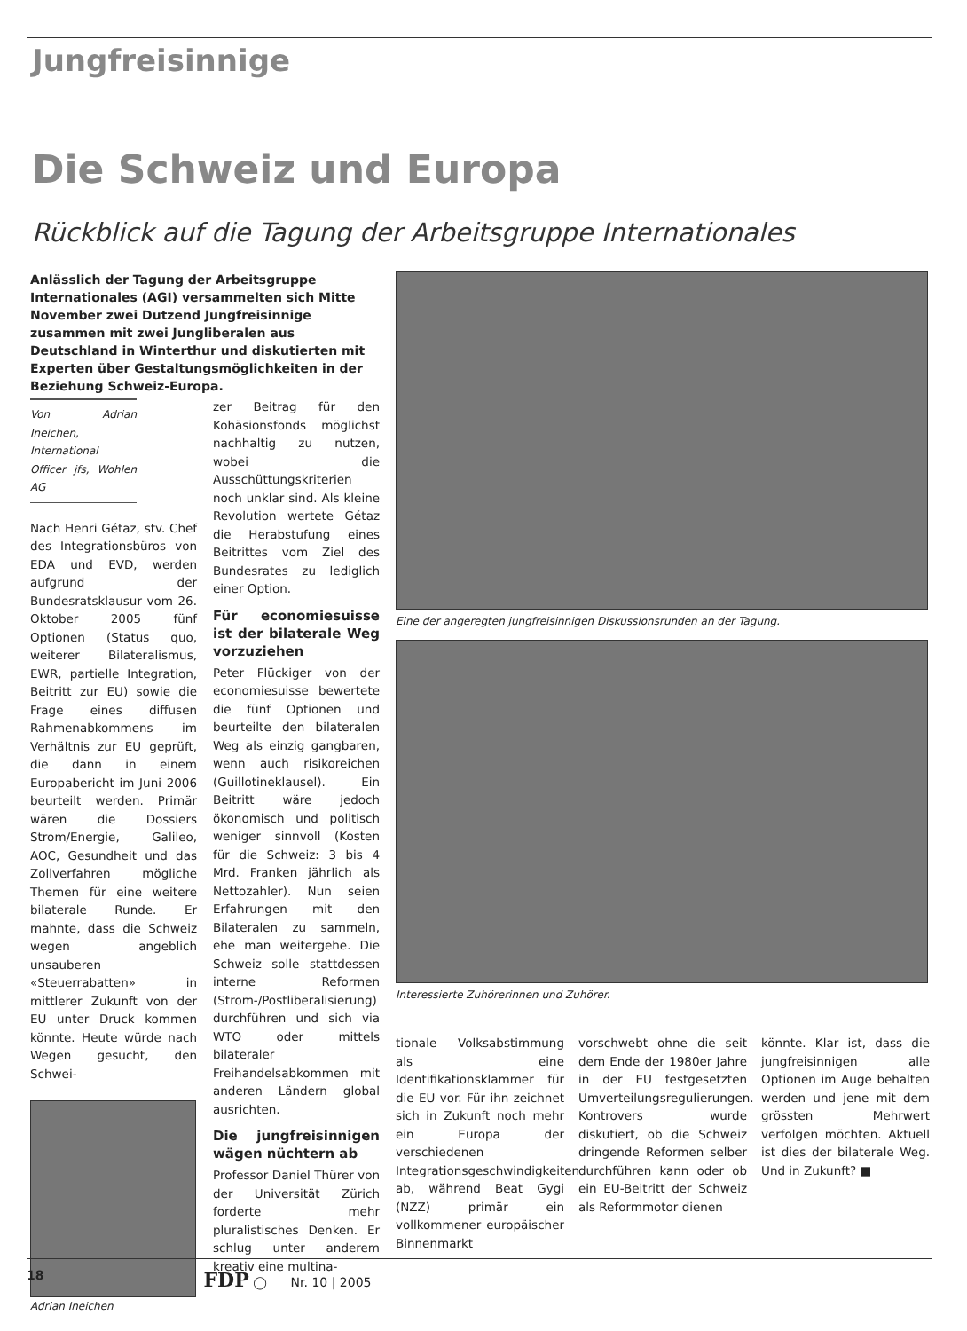Jungfreisinnige
Die Schweiz und Europa
Rückblick auf die Tagung der Arbeitsgruppe Internationales
Anlässlich der Tagung der Arbeitsgruppe Internationales (AGI) versammelten sich Mitte November zwei Dutzend Jungfreisinnige zusammen mit zwei Jungliberalen aus Deutschland in Winterthur und diskutierten mit Experten über Gestaltungsmöglichkeiten in der Beziehung Schweiz-Europa.
Von Adrian Ineichen, International Officer jfs, Wohlen AG
Nach Henri Gétaz, stv. Chef des Integrationsbüros von EDA und EVD, werden aufgrund der Bundesratsklausur vom 26. Oktober 2005 fünf Optionen (Status quo, weiterer Bilateralismus, EWR, partielle Integration, Beitritt zur EU) sowie die Frage eines diffusen Rahmenabkommens im Verhältnis zur EU geprüft, die dann in einem Europabericht im Juni 2006 beurteilt werden. Primär wären die Dossiers Strom/Energie, Galileo, AOC, Gesundheit und das Zollverfahren mögliche Themen für eine weitere bilaterale Runde. Er mahnte, dass die Schweiz wegen angeblich unsauberen «Steuerrabatten» in mittlerer Zukunft von der EU unter Druck kommen könnte. Heute würde nach Wegen gesucht, den Schwei-
Adrian Ineichen
zer Beitrag für den Kohäsionsfonds möglichst nachhaltig zu nutzen, wobei die Ausschüttungskriterien noch unklar sind. Als kleine Revolution wertete Gétaz die Herabstufung eines Beitrittes vom Ziel des Bundesrates zu lediglich einer Option.
Für economiesuisse ist der bilaterale Weg vorzuziehen
Peter Flückiger von der economiesuisse bewertete die fünf Optionen und beurteilte den bilateralen Weg als einzig gangbaren, wenn auch risikoreichen (Guillotineklausel). Ein Beitritt wäre jedoch ökonomisch und politisch weniger sinnvoll (Kosten für die Schweiz: 3 bis 4 Mrd. Franken jährlich als Nettozahler). Nun seien Erfahrungen mit den Bilateralen zu sammeln, ehe man weitergehe. Die Schweiz solle stattdessen interne Reformen (Strom-/Postliberalisierung) durchführen und sich via WTO oder mittels bilateraler Freihandelsabkommen mit anderen Ländern global ausrichten.
Die jungfreisinnigen wägen nüchtern ab
Professor Daniel Thürer von der Universität Zürich forderte mehr pluralistisches Denken. Er schlug unter anderem kreativ eine multina-
Eine der angeregten jungfreisinnigen Diskussionsrunden an der Tagung.
Interessierte Zuhörerinnen und Zuhörer.
tionale Volksabstimmung als eine Identifikationsklammer für die EU vor. Für ihn zeichnet sich in Zukunft noch mehr ein Europa der verschiedenen Integrationsgeschwindigkeiten ab, während Beat Gygi (NZZ) primär ein vollkommener europäischer Binnenmarkt
vorschwebt ohne die seit dem Ende der 1980er Jahre in der EU festgesetzten Umverteilungsregulierungen. Kontrovers wurde diskutiert, ob die Schweiz dringende Reformen selber durchführen kann oder ob ein EU-Beitritt der Schweiz als Reformmotor dienen
könnte. Klar ist, dass die jungfreisinnigen alle Optionen im Auge behalten werden und jene mit dem grössten Mehrwert verfolgen möchten. Aktuell ist dies der bilaterale Weg. Und in Zukunft? ■
18 FDP ◯ Nr. 10 | 2005